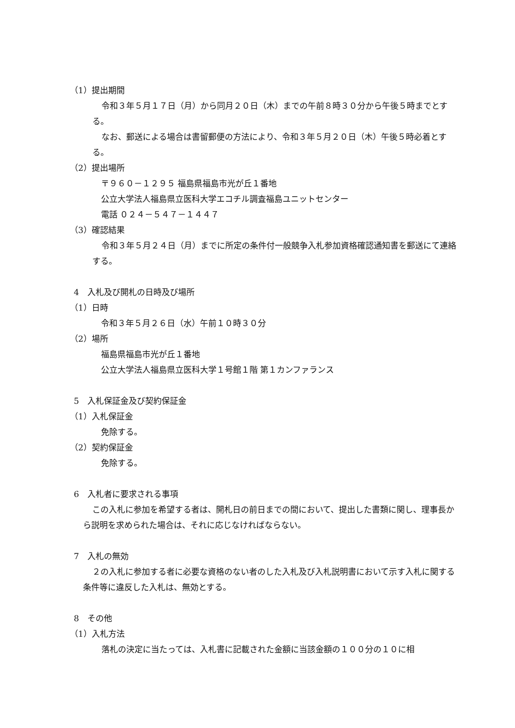（1）提出期間
令和３年５月１７日（月）から同月２０日（木）までの午前８時３０分から午後５時までとする。
なお、郵送による場合は書留郵便の方法により、令和３年５月２０日（木）午後５時必着とする。
（2）提出場所
〒９６０－１２９５ 福島県福島市光が丘１番地
公立大学法人福島県立医科大学エコチル調査福島ユニットセンター
電話 ０２４－５４７－１４４７
（3）確認結果
令和３年５月２４日（月）までに所定の条件付一般競争入札参加資格確認通知書を郵送にて連絡する。
4　入札及び開札の日時及び場所
（1）日時
令和３年５月２６日（水）午前１０時３０分
（2）場所
福島県福島市光が丘１番地
公立大学法人福島県立医科大学１号館１階 第１カンファランス
5　入札保証金及び契約保証金
（1）入札保証金
免除する。
（2）契約保証金
免除する。
6　入札者に要求される事項
この入札に参加を希望する者は、開札日の前日までの間において、提出した書類に関し、理事長から説明を求められた場合は、それに応じなければならない。
7　入札の無効
２の入札に参加する者に必要な資格のない者のした入札及び入札説明書において示す入札に関する条件等に違反した入札は、無効とする。
8　その他
（1）入札方法
落札の決定に当たっては、入札書に記載された金額に当該金額の１００分の１０に相